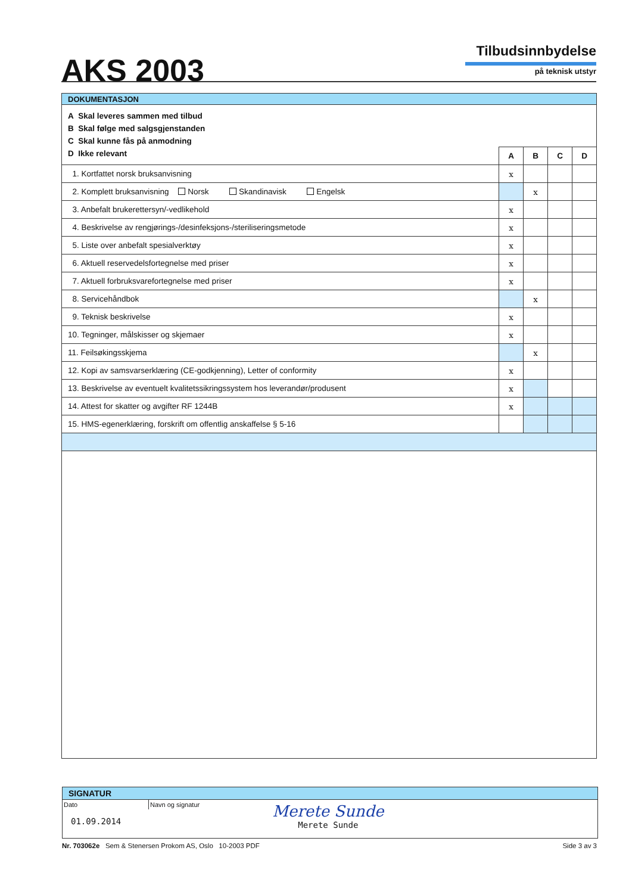AKS 2003
Tilbudsinnbydelse
på teknisk utstyr
| DOKUMENTASJON | | | | |
| A Skal leveres sammen med tilbud B Skal følge med salgsgjenstanden C Skal kunne fås på anmodning D Ikke relevant | | | | |
| | A | B | C | D |
| 1. Kortfattet norsk bruksanvisning | x | | | |
| 2. Komplett bruksanvisning Norsk Skandinavisk Engelsk | | x | | |
| 3. Anbefalt brukerettersyn/-vedlikehold | x | | | |
| 4. Beskrivelse av rengjørings-/desinfeksjons-/steriliseringsmetode | x | | | |
| 5. Liste over anbefalt spesialverktøy | x | | | |
| 6. Aktuell reservedelsfortegnelse med priser | x | | | |
| 7. Aktuell forbruksvarefortegnelse med priser | x | | | |
| 8. Servicehåndbok | | x | | |
| 9. Teknisk beskrivelse | x | | | |
| 10. Tegninger, målskisser og skjemaer | x | | | |
| 11. Feilsøkingsskjema | | x | | |
| 12. Kopi av samsvarserklæring (CE-godkjenning), Letter of conformity | x | | | |
| 13. Beskrivelse av eventuelt kvalitetssikringssystem hos leverandør/produsent | x | | | |
| 14. Attest for skatter og avgifter RF 1244B | x | | | |
| 15. HMS-egenerklæring, forskrift om offentlig anskaffelse § 5-16 | | | | |
SIGNATUR
Dato
01.09.2014
Navn og signatur
Merete Sunde
Merete Sunde
Nr. 703062e Sem & Stenersen Prokom AS, Oslo 10-2003 PDF
Side 3 av 3